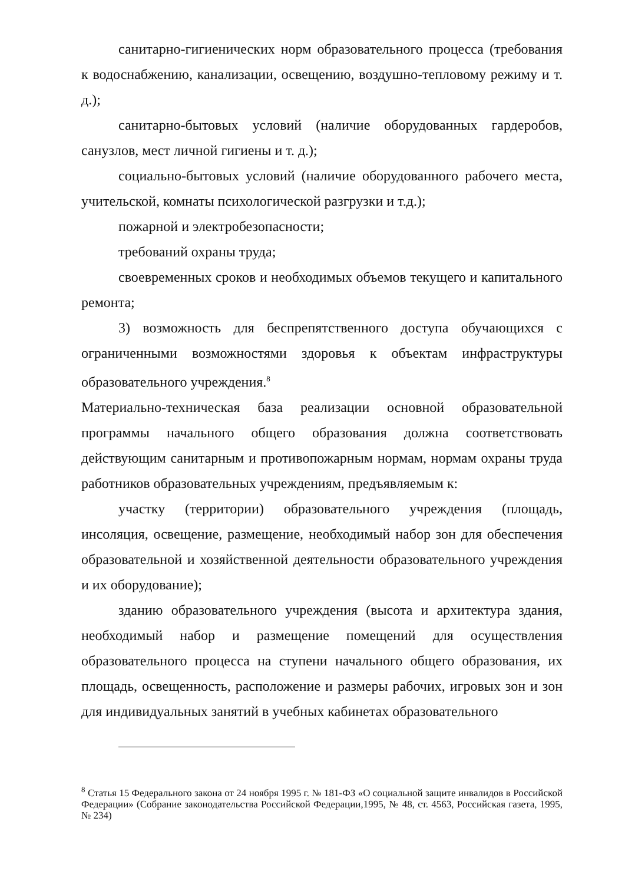санитарно-гигиенических норм образовательного процесса (требования к водоснабжению, канализации, освещению, воздушно-тепловому режиму и т. д.);
санитарно-бытовых условий (наличие оборудованных гардеробов, санузлов, мест личной гигиены и т. д.);
социально-бытовых условий (наличие оборудованного рабочего места, учительской, комнаты психологической разгрузки и т.д.);
пожарной и электробезопасности;
требований охраны труда;
своевременных сроков и необходимых объемов текущего и капитального ремонта;
3) возможность для беспрепятственного доступа обучающихся с ограниченными возможностями здоровья к объектам инфраструктуры образовательного учреждения.<sup>8</sup>
Материально-техническая база реализации основной образовательной программы начального общего образования должна соответствовать действующим санитарным и противопожарным нормам, нормам охраны труда работников образовательных учреждениям, предъявляемым к:
участку (территории) образовательного учреждения (площадь, инсоляция, освещение, размещение, необходимый набор зон для обеспечения образовательной и хозяйственной деятельности образовательного учреждения и их оборудование);
зданию образовательного учреждения (высота и архитектура здания, необходимый набор и размещение помещений для осуществления образовательного процесса на ступени начального общего образования, их площадь, освещенность, расположение и размеры рабочих, игровых зон и зон для индивидуальных занятий в учебных кабинетах образовательного
<sup>8</sup> Статья 15 Федерального закона от 24 ноября 1995 г. № 181-ФЗ «О социальной защите инвалидов в Российской Федерации» (Собрание законодательства Российской Федерации,1995, № 48, ст. 4563, Российская газета, 1995, № 234)